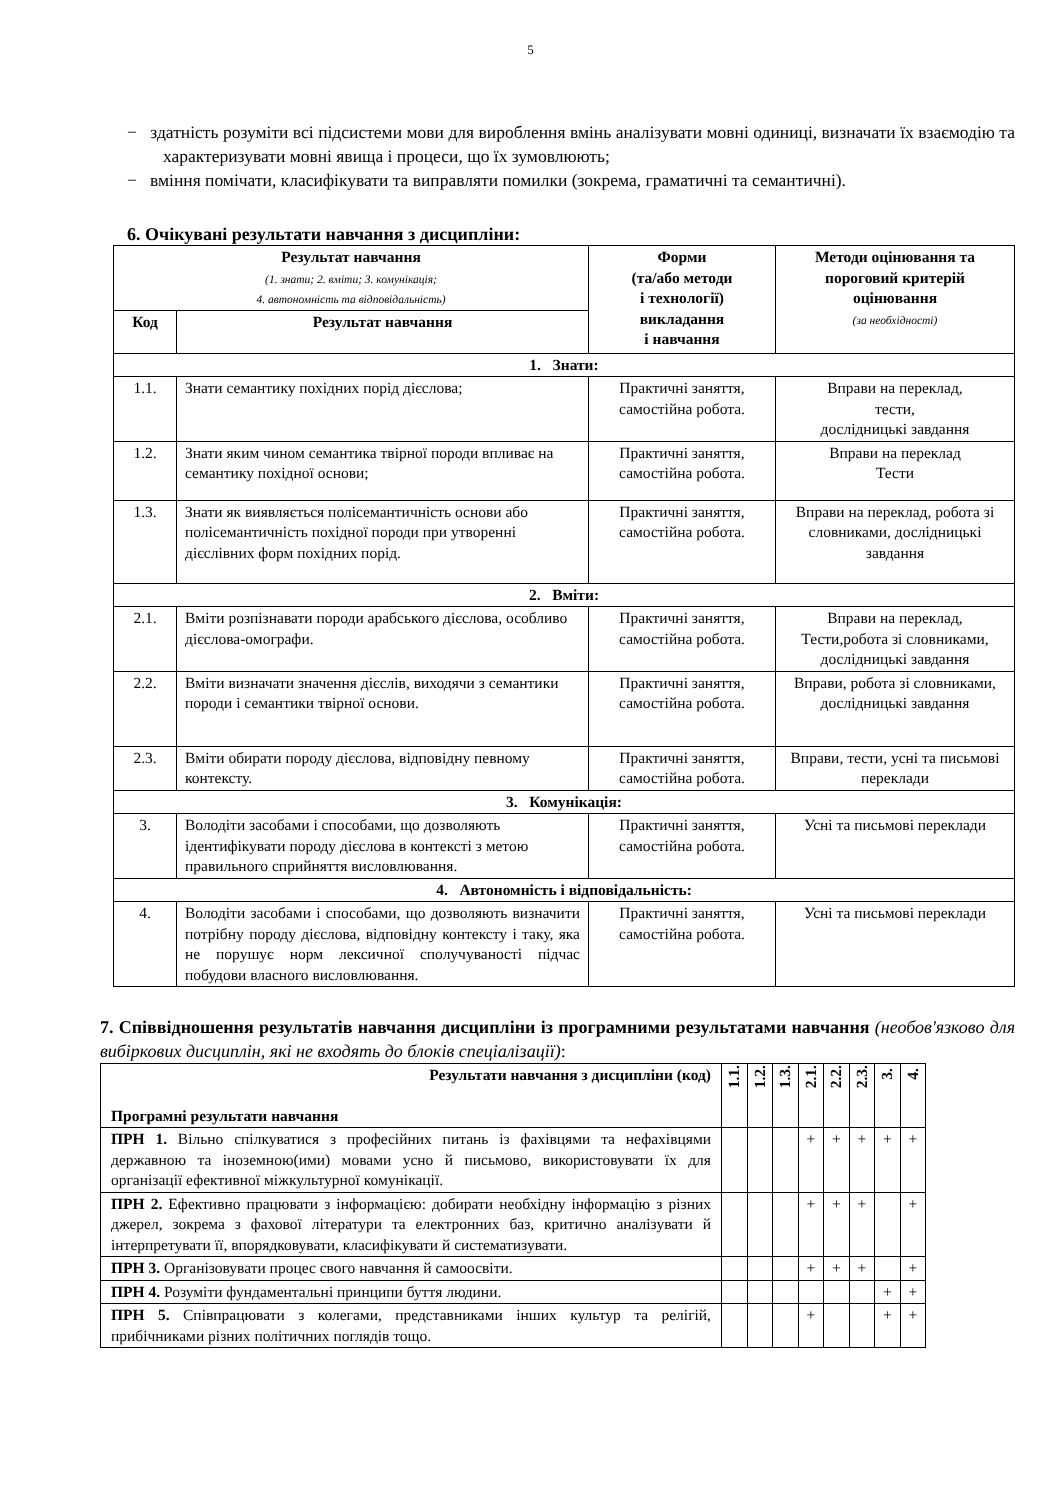5
− здатність розуміти всі підсистеми мови для вироблення вмінь аналізувати мовні одиниці, визначати їх взаємодію та характеризувати мовні явища і процеси, що їх зумовлюють;
− вміння помічати, класифікувати та виправляти помилки (зокрема, граматичні та семантичні).
6. Очікувані результати навчання з дисципліни:
| Результат навчання (1. знати; 2. вміти; 3. комунікація; 4. автономність та відповідальність) | | Форми (та/або методи і технології) викладання і навчання | Методи оцінювання та пороговий критерій оцінювання (за необхідності) |
| --- | --- | --- | --- |
| Код | Результат навчання | | |
| 1. Знати: | | | |
| 1.1. | Знати семантику похідних порід дієслова; | Практичні заняття, самостійна робота. | Вправи на переклад, тести, дослідницькі завдання |
| 1.2. | Знати яким чином семантика твірної породи впливає на семантику похідної основи; | Практичні заняття, самостійна робота. | Вправи на переклад Тести |
| 1.3. | Знати як виявляється полісемантичність основи або полісемантичність похідної породи при утворенні дієслівних форм похідних порід. | Практичні заняття, самостійна робота. | Вправи на переклад, робота зі словниками, дослідницькі завдання |
| 2. Вміти: | | | |
| 2.1. | Вміти розпізнавати породи арабського дієслова, особливо дієслова-омографи. | Практичні заняття, самостійна робота. | Вправи на переклад, Тести,робота зі словниками, дослідницькі завдання |
| 2.2. | Вміти визначати значення дієслів, виходячи з семантики породи і семантики твірної основи. | Практичні заняття, самостійна робота. | Вправи, робота зі словниками, дослідницькі завдання |
| 2.3. | Вміти обирати породу дієслова, відповідну певному контексту. | Практичні заняття, самостійна робота. | Вправи, тести, усні та письмові переклади |
| 3. Комунікація: | | | |
| 3. | Володіти засобами і способами, що дозволяють ідентифікувати породу дієслова в контексті з метою правильного сприйняття висловлювання. | Практичні заняття, самостійна робота. | Усні та письмові переклади |
| 4. Автономність і відповідальність: | | | |
| 4. | Володіти засобами і способами, що дозволяють визначити потрібну породу дієслова, відповідну контексту і таку, яка не порушує норм лексичної сполучуваності підчас побудови власного висловлювання. | Практичні заняття, самостійна робота. | Усні та письмові переклади |
7. Співвідношення результатів навчання дисципліни із програмними результатами навчання (необов'язково для вибіркових дисциплін, які не входять до блоків спеціалізації):
| Результати навчання з дисципліни (код) Програмні результати навчання | 1.1. | 1.2. | 1.3. | 2.1. | 2.2. | 2.3. | 3. | 4. |
| ПРН 1. Вільно спілкуватися з професійних питань із фахівцями та нефахівцями державною та іноземною(ими) мовами усно й письмово, використовувати їх для організації ефективної міжкультурної комунікації. | | | | + | + | + | + | + |
| ПРН 2. Ефективно працювати з інформацією: добирати необхідну інформацію з різних джерел, зокрема з фахової літератури та електронних баз, критично аналізувати й інтерпретувати її, впорядковувати, класифікувати й систематизувати. | | | | + | + | + | | + |
| ПРН 3. Організовувати процес свого навчання й самоосвіти. | | | | + | + | + | | + |
| ПРН 4. Розуміти фундаментальні принципи буття людини. | | | | | | | + | + |
| ПРН 5. Співпрацювати з колегами, представниками інших культур та релігій, прибічниками різних політичних поглядів тощо. | | | | + | | | + | + |